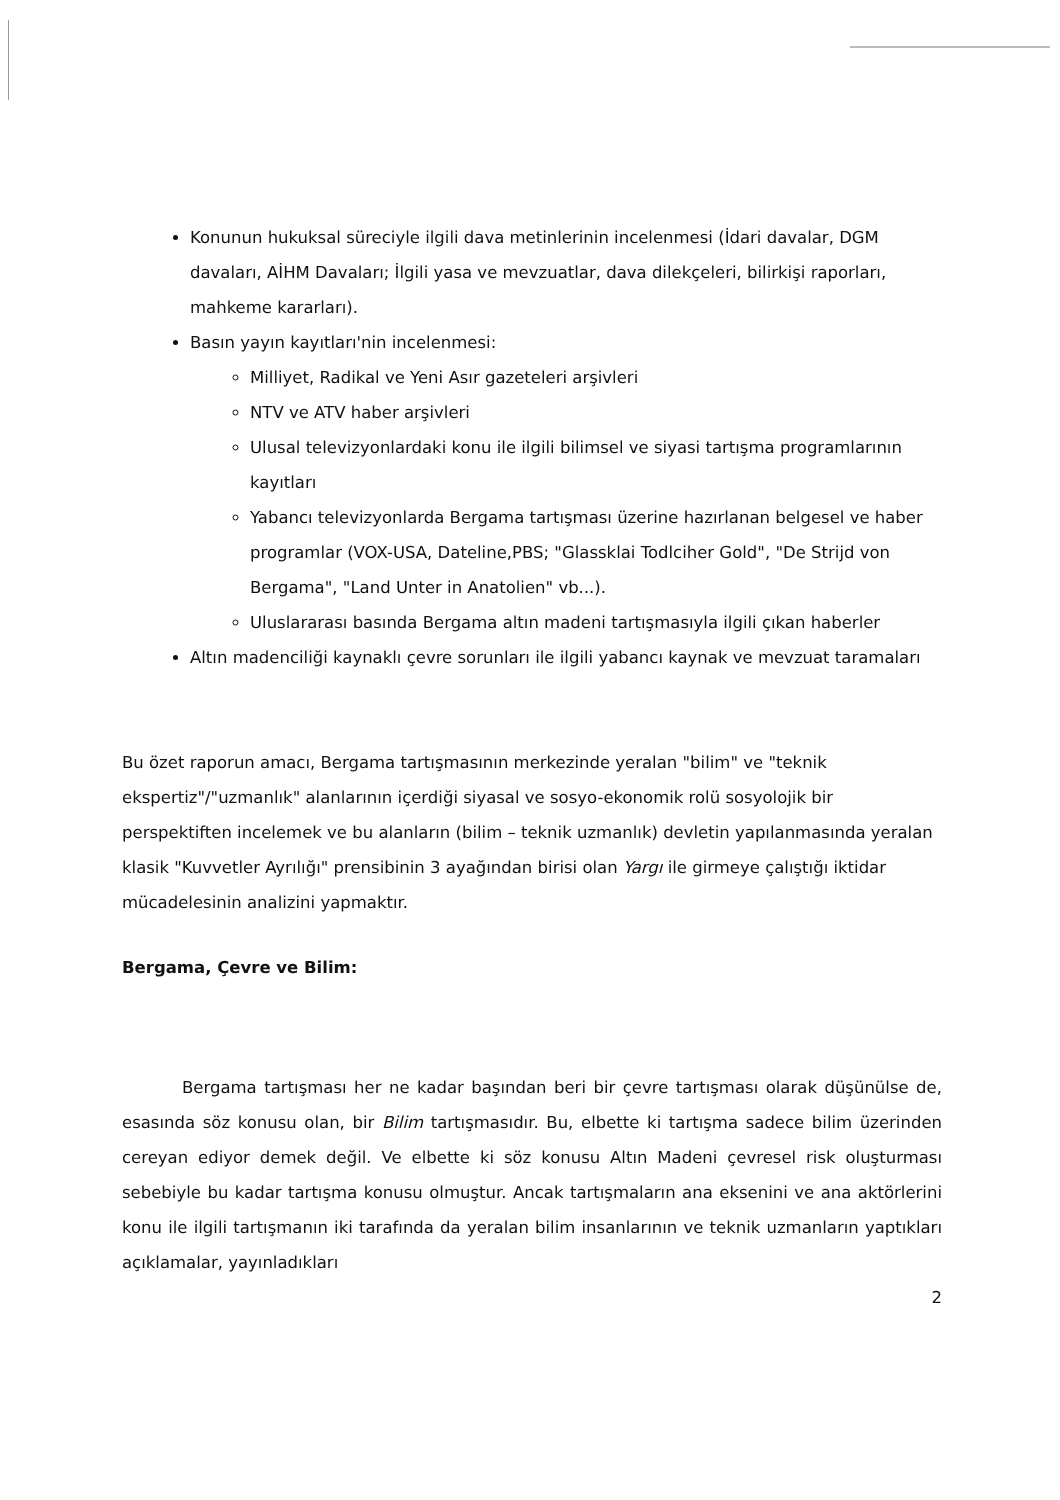Konunun hukuksal süreciyle ilgili dava metinlerinin incelenmesi (İdari davalar, DGM davaları, AİHM Davaları; İlgili yasa ve mevzuatlar, dava dilekçeleri, bilirkişi raporları, mahkeme kararları).
Basın yayın kayıtları'nin incelenmesi:
Milliyet, Radikal ve Yeni Asır gazeteleri arşivleri
NTV ve ATV haber arşivleri
Ulusal televizyonlardaki konu ile ilgili bilimsel ve siyasi tartışma programlarının kayıtları
Yabancı televizyonlarda Bergama tartışması üzerine hazırlanan belgesel ve haber programlar (VOX-USA, Dateline,PBS; "Glassklai Todlciher Gold", "De Strijd von Bergama", "Land Unter in Anatolien" vb...).
Uluslararası basında Bergama altın madeni tartışmasıyla ilgili çıkan haberler
Altın madenciliği kaynaklı çevre sorunları ile ilgili yabancı kaynak ve mevzuat taramaları
Bu özet raporun amacı, Bergama tartışmasının merkezinde yeralan "bilim" ve "teknik ekspertiz"/"uzmanlık" alanlarının içerdiği siyasal ve sosyo-ekonomik rolü sosyolojik bir perspektiften incelemek ve bu alanların (bilim – teknik uzmanlık) devletin yapılanmasında yeralan klasik "Kuvvetler Ayrılığı" prensibinin 3 ayağından birisi olan Yargı ile girmeye çalıştığı iktidar mücadelesinin analizini yapmaktır.
Bergama, Çevre ve Bilim:
Bergama tartışması her ne kadar başından beri bir çevre tartışması olarak düşünülse de, esasında söz konusu olan, bir Bilim tartışmasıdır. Bu, elbette ki tartışma sadece bilim üzerinden cereyan ediyor demek değil. Ve elbette ki söz konusu Altın Madeni çevresel risk oluşturması sebebiyle bu kadar tartışma konusu olmuştur. Ancak tartışmaların ana eksenini ve ana aktörlerini konu ile ilgili tartışmanın iki tarafında da yeralan bilim insanlarının ve teknik uzmanların yaptıkları açıklamalar, yayınladıkları
2